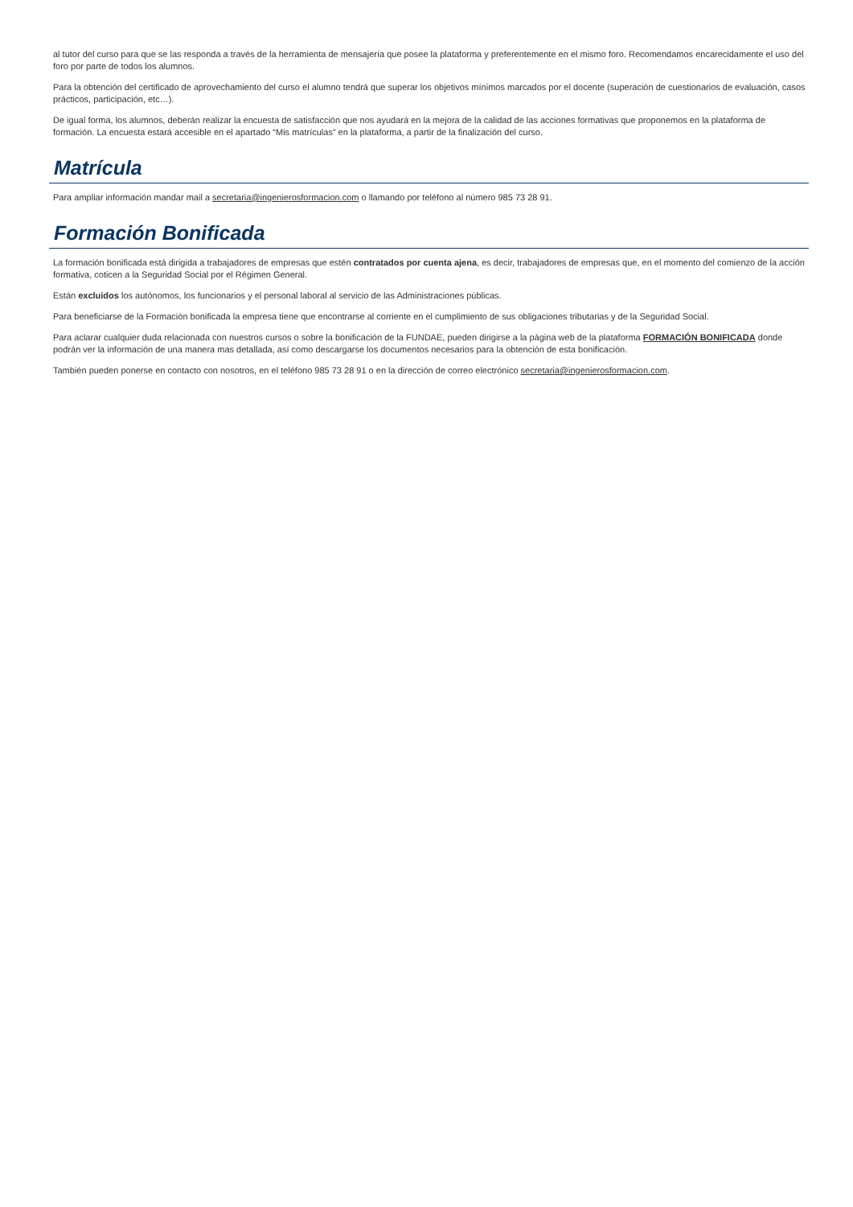al tutor del curso para que se las responda a través de la herramienta de mensajería que posee la plataforma y preferentemente en el mismo foro. Recomendamos encarecidamente el uso del foro por parte de todos los alumnos.
Para la obtención del certificado de aprovechamiento del curso el alumno tendrá que superar los objetivos mínimos marcados por el docente (superación de cuestionarios de evaluación, casos prácticos, participación, etc…).
De igual forma, los alumnos, deberán realizar la encuesta de satisfacción que nos ayudará en la mejora de la calidad de las acciones formativas que proponemos en la plataforma de formación. La encuesta estará accesible en el apartado “Mis matrículas” en la plataforma, a partir de la finalización del curso.
Matrícula
Para ampliar información mandar mail a secretaria@ingenierosformacion.com o llamando por teléfono al número 985 73 28 91.
Formación Bonificada
La formación bonificada está dirigida a trabajadores de empresas que estén contratados por cuenta ajena, es decir, trabajadores de empresas que, en el momento del comienzo de la acción formativa, coticen a la Seguridad Social por el Régimen General.
Están excluidos los autónomos, los funcionarios y el personal laboral al servicio de las Administraciones públicas.
Para beneficiarse de la Formación bonificada la empresa tiene que encontrarse al corriente en el cumplimiento de sus obligaciones tributarias y de la Seguridad Social.
Para aclarar cualquier duda relacionada con nuestros cursos o sobre la bonificación de la FUNDAE, pueden dirigirse a la página web de la plataforma FORMACIÓN BONIFICADA donde podrán ver la información de una manera mas detallada, así como descargarse los documentos necesarios para la obtención de esta bonificación.
También pueden ponerse en contacto con nosotros, en el teléfono 985 73 28 91 o en la dirección de correo electrónico secretaria@ingenierosformacion.com.